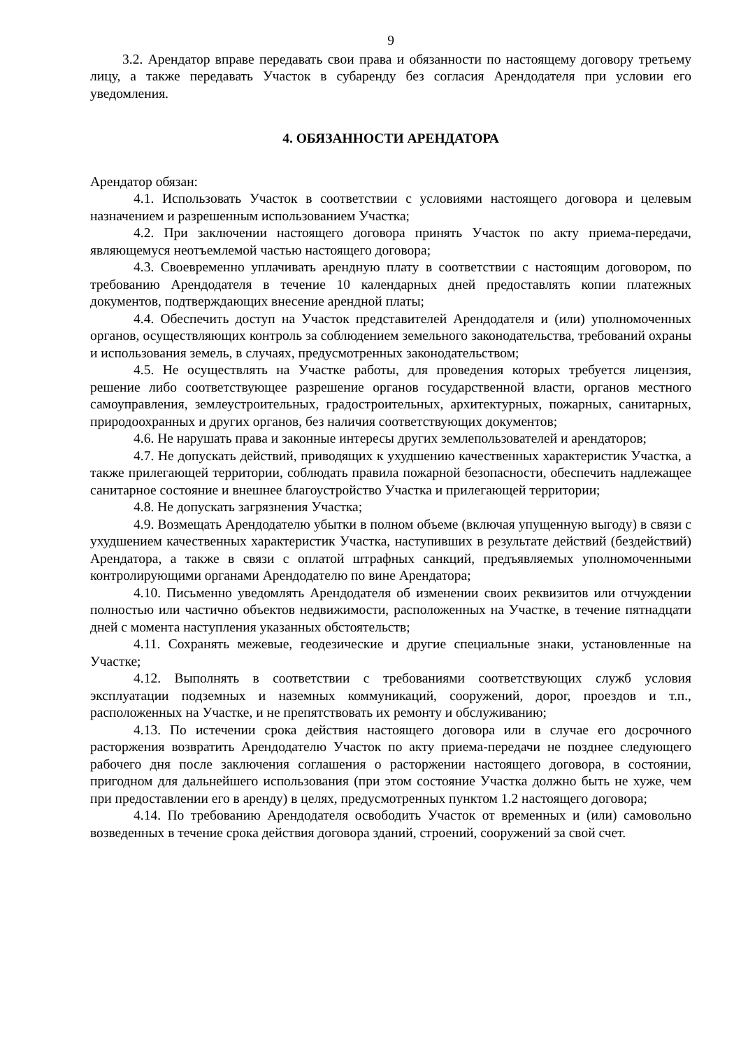9
3.2. Арендатор вправе передавать свои права и обязанности по настоящему договору третьему лицу, а также передавать Участок в субаренду без согласия Арендодателя при условии его уведомления.
4. ОБЯЗАННОСТИ АРЕНДАТОРА
Арендатор обязан:
4.1. Использовать Участок в соответствии с условиями настоящего договора и целевым назначением и разрешенным использованием Участка;
4.2. При заключении настоящего договора принять Участок по акту приема-передачи, являющемуся неотъемлемой частью настоящего договора;
4.3. Своевременно уплачивать арендную плату в соответствии с настоящим договором, по требованию Арендодателя в течение 10 календарных дней предоставлять копии платежных документов, подтверждающих внесение арендной платы;
4.4. Обеспечить доступ на Участок представителей Арендодателя и (или) уполномоченных органов, осуществляющих контроль за соблюдением земельного законодательства, требований охраны и использования земель, в случаях, предусмотренных законодательством;
4.5. Не осуществлять на Участке работы, для проведения которых требуется лицензия, решение либо соответствующее разрешение органов государственной власти, органов местного самоуправления, землеустроительных, градостроительных, архитектурных, пожарных, санитарных, природоохранных и других органов, без наличия соответствующих документов;
4.6. Не нарушать права и законные интересы других землепользователей и арендаторов;
4.7. Не допускать действий, приводящих к ухудшению качественных характеристик Участка, а также прилегающей территории, соблюдать правила пожарной безопасности, обеспечить надлежащее санитарное состояние и внешнее благоустройство Участка и прилегающей территории;
4.8. Не допускать загрязнения Участка;
4.9. Возмещать Арендодателю убытки в полном объеме (включая упущенную выгоду) в связи с ухудшением качественных характеристик Участка, наступивших в результате действий (бездействий) Арендатора, а также в связи с оплатой штрафных санкций, предъявляемых уполномоченными контролирующими органами Арендодателю по вине Арендатора;
4.10. Письменно уведомлять Арендодателя об изменении своих реквизитов или отчуждении полностью или частично объектов недвижимости, расположенных на Участке, в течение пятнадцати дней с момента наступления указанных обстоятельств;
4.11. Сохранять межевые, геодезические и другие специальные знаки, установленные на Участке;
4.12. Выполнять в соответствии с требованиями соответствующих служб условия эксплуатации подземных и наземных коммуникаций, сооружений, дорог, проездов и т.п., расположенных на Участке, и не препятствовать их ремонту и обслуживанию;
4.13. По истечении срока действия настоящего договора или в случае его досрочного расторжения возвратить Арендодателю Участок по акту приема-передачи не позднее следующего рабочего дня после заключения соглашения о расторжении настоящего договора, в состоянии, пригодном для дальнейшего использования (при этом состояние Участка должно быть не хуже, чем при предоставлении его в аренду) в целях, предусмотренных пунктом 1.2 настоящего договора;
4.14. По требованию Арендодателя освободить Участок от временных и (или) самовольно возведенных в течение срока действия договора зданий, строений, сооружений за свой счет.